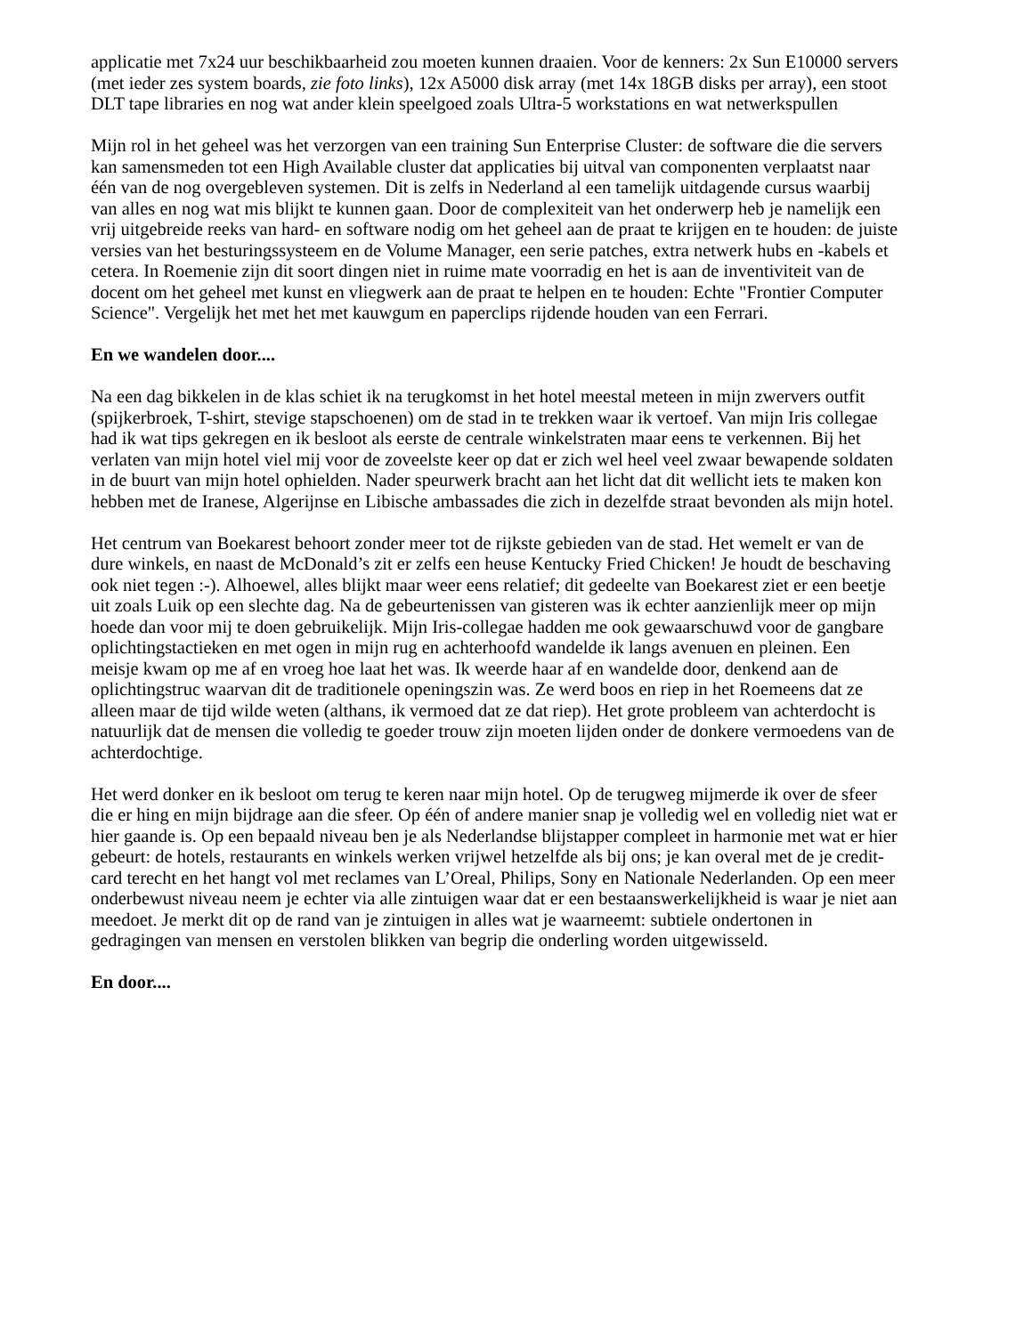applicatie met 7x24 uur beschikbaarheid zou moeten kunnen draaien. Voor de kenners: 2x Sun E10000 servers (met ieder zes system boards, zie foto links), 12x A5000 disk array (met 14x 18GB disks per array), een stoot DLT tape libraries en nog wat ander klein speelgoed zoals Ultra-5 workstations en wat netwerkspullen
Mijn rol in het geheel was het verzorgen van een training Sun Enterprise Cluster: de software die die servers kan samensmeden tot een High Available cluster dat applicaties bij uitval van componenten verplaatst naar één van de nog overgebleven systemen. Dit is zelfs in Nederland al een tamelijk uitdagende cursus waarbij van alles en nog wat mis blijkt te kunnen gaan. Door de complexiteit van het onderwerp heb je namelijk een vrij uitgebreide reeks van hard- en software nodig om het geheel aan de praat te krijgen en te houden: de juiste versies van het besturingssysteem en de Volume Manager, een serie patches, extra netwerk hubs en -kabels et cetera. In Roemenie zijn dit soort dingen niet in ruime mate voorradig en het is aan de inventiviteit van de docent om het geheel met kunst en vliegwerk aan de praat te helpen en te houden: Echte "Frontier Computer Science". Vergelijk het met het met kauwgum en paperclips rijdende houden van een Ferrari.
En we wandelen door....
Na een dag bikkelen in de klas schiet ik na terugkomst in het hotel meestal meteen in mijn zwervers outfit (spijkerbroek, T-shirt, stevige stapschoenen) om de stad in te trekken waar ik vertoef. Van mijn Iris collegae had ik wat tips gekregen en ik besloot als eerste de centrale winkelstraten maar eens te verkennen. Bij het verlaten van mijn hotel viel mij voor de zoveelste keer op dat er zich wel heel veel zwaar bewapende soldaten in de buurt van mijn hotel ophielden. Nader speurwerk bracht aan het licht dat dit wellicht iets te maken kon hebben met de Iranese, Algerijnse en Libische ambassades die zich in dezelfde straat bevonden als mijn hotel.
Het centrum van Boekarest behoort zonder meer tot de rijkste gebieden van de stad. Het wemelt er van de dure winkels, en naast de McDonald’s zit er zelfs een heuse Kentucky Fried Chicken! Je houdt de beschaving ook niet tegen :-). Alhoewel, alles blijkt maar weer eens relatief; dit gedeelte van Boekarest ziet er een beetje uit zoals Luik op een slechte dag. Na de gebeurtenissen van gisteren was ik echter aanzienlijk meer op mijn hoede dan voor mij te doen gebruikelijk. Mijn Iris-collegae hadden me ook gewaarschuwd voor de gangbare oplichtingstactieken en met ogen in mijn rug en achterhoofd wandelde ik langs avenuen en pleinen. Een meisje kwam op me af en vroeg hoe laat het was. Ik weerde haar af en wandelde door, denkend aan de oplichtingstruc waarvan dit de traditionele openingszin was. Ze werd boos en riep in het Roemeens dat ze alleen maar de tijd wilde weten (althans, ik vermoed dat ze dat riep). Het grote probleem van achterdocht is natuurlijk dat de mensen die volledig te goeder trouw zijn moeten lijden onder de donkere vermoedens van de achterdochtige.
Het werd donker en ik besloot om terug te keren naar mijn hotel. Op de terugweg mijmerde ik over de sfeer die er hing en mijn bijdrage aan die sfeer. Op één of andere manier snap je volledig wel en volledig niet wat er hier gaande is. Op een bepaald niveau ben je als Nederlandse blijstapper compleet in harmonie met wat er hier gebeurt: de hotels, restaurants en winkels werken vrijwel hetzelfde als bij ons; je kan overal met de je credit-card terecht en het hangt vol met reclames van L’Oreal, Philips, Sony en Nationale Nederlanden. Op een meer onderbewust niveau neem je echter via alle zintuigen waar dat er een bestaanswerkelijkheid is waar je niet aan meedoet. Je merkt dit op de rand van je zintuigen in alles wat je waarneemt: subtiele ondertonen in gedragingen van mensen en verstolen blikken van begrip die onderling worden uitgewisseld.
En door....